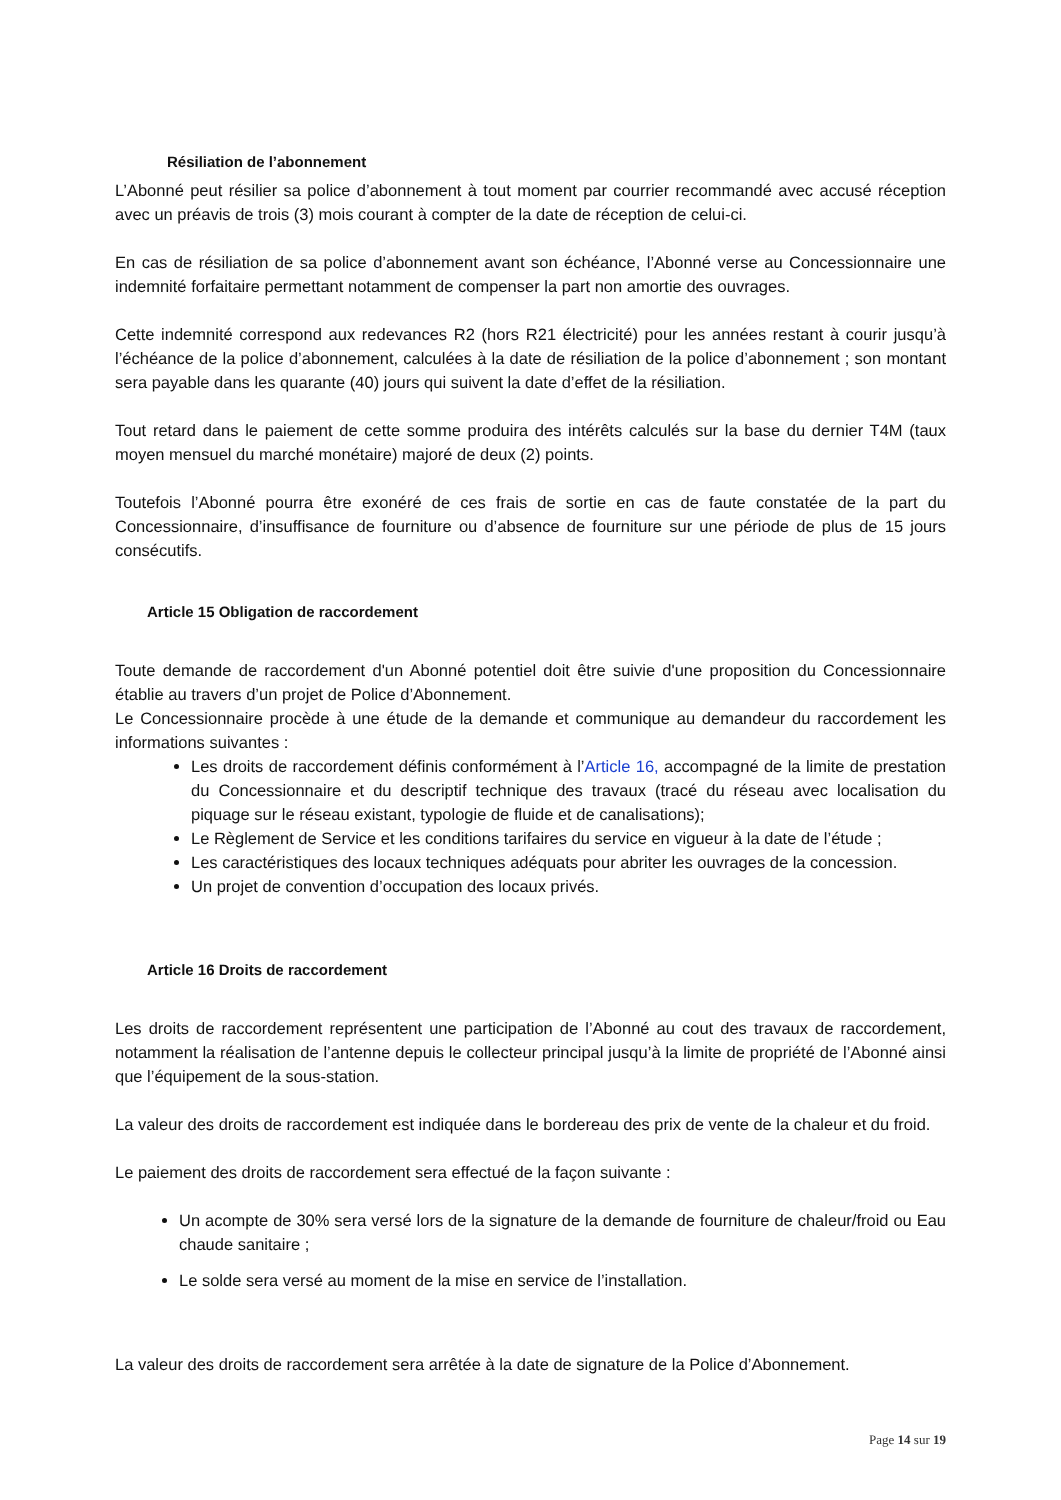Résiliation de l’abonnement
L’Abonné peut résilier sa police d’abonnement à tout moment par courrier recommandé avec accusé réception avec un préavis de trois (3) mois courant à compter de la date de réception de celui-ci.
En cas de résiliation de sa police d’abonnement avant son échéance, l’Abonné verse au Concessionnaire une indemnité forfaitaire permettant notamment de compenser la part non amortie des ouvrages.
Cette indemnité correspond aux redevances R2 (hors R21 électricité) pour les années restant à courir jusqu’à l’échéance de la police d’abonnement, calculées à la date de résiliation de la police d’abonnement ; son montant sera payable dans les quarante (40) jours qui suivent la date d’effet de la résiliation.
Tout retard dans le paiement de cette somme produira des intérêts calculés sur la base du dernier T4M (taux moyen mensuel du marché monétaire) majoré de deux (2) points.
Toutefois l’Abonné pourra être exonéré de ces frais de sortie en cas de faute constatée de la part du Concessionnaire, d’insuffisance de fourniture ou d’absence de fourniture sur une période de plus de 15 jours consécutifs.
Article 15 Obligation de raccordement
Toute demande de raccordement d'un Abonné potentiel doit être suivie d'une proposition du Concessionnaire établie au travers d’un projet de Police d’Abonnement.
Le Concessionnaire procède à une étude de la demande et communique au demandeur du raccordement les informations suivantes :
Les droits de raccordement définis conformément à l’Article 16, accompagné de la limite de prestation du Concessionnaire et du descriptif technique des travaux (tracé du réseau avec localisation du piquage sur le réseau existant, typologie de fluide et de canalisations);
Le Règlement de Service et les conditions tarifaires du service en vigueur à la date de l’étude ;
Les caractéristiques des locaux techniques adéquats pour abriter les ouvrages de la concession.
Un projet de convention d’occupation des locaux privés.
Article 16 Droits de raccordement
Les droits de raccordement représentent une participation de l’Abonné au cout des travaux de raccordement, notamment la réalisation de l’antenne depuis le collecteur principal jusqu’à la limite de propriété de l’Abonné ainsi que l’équipement de la sous-station.
La valeur des droits de raccordement est indiquée dans le bordereau des prix de vente de la chaleur et du froid.
Le paiement des droits de raccordement sera effectué de la façon suivante :
Un acompte de 30% sera versé lors de la signature de la demande de fourniture de chaleur/froid ou Eau chaude sanitaire ;
Le solde sera versé au moment de la mise en service de l’installation.
La valeur des droits de raccordement sera arrêtée à la date de signature de la Police d’Abonnement.
Page 14 sur 19